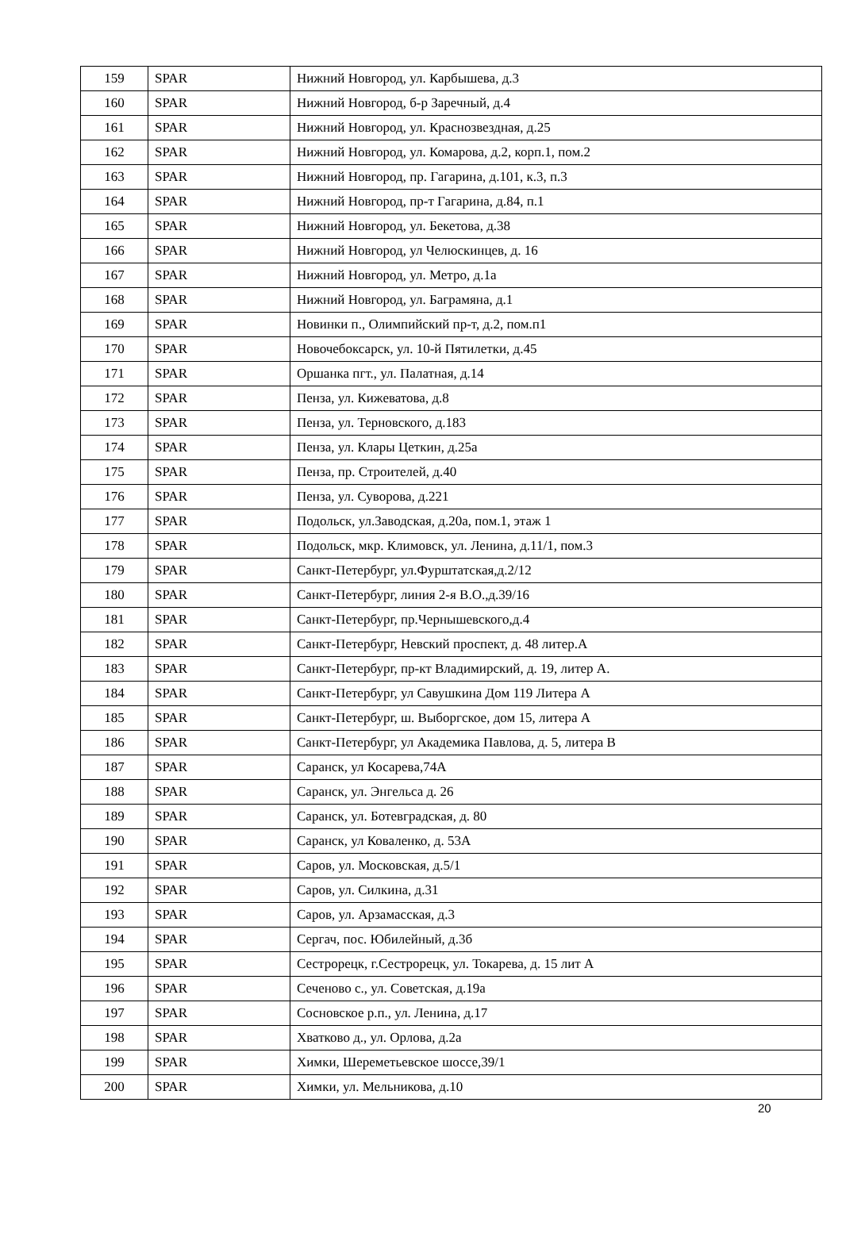| 159 | SPAR | Нижний Новгород, ул. Карбышева, д.3 |
| 160 | SPAR | Нижний Новгород, б-р Заречный, д.4 |
| 161 | SPAR | Нижний Новгород, ул. Краснозвездная, д.25 |
| 162 | SPAR | Нижний Новгород, ул. Комарова, д.2, корп.1, пом.2 |
| 163 | SPAR | Нижний Новгород, пр. Гагарина, д.101, к.3, п.3 |
| 164 | SPAR | Нижний Новгород, пр-т Гагарина, д.84, п.1 |
| 165 | SPAR | Нижний Новгород, ул. Бекетова, д.38 |
| 166 | SPAR | Нижний Новгород, ул Челюскинцев, д. 16 |
| 167 | SPAR | Нижний Новгород, ул. Метро, д.1а |
| 168 | SPAR | Нижний Новгород, ул. Баграмяна, д.1 |
| 169 | SPAR | Новинки п., Олимпийский пр-т, д.2, пом.п1 |
| 170 | SPAR | Новочебоксарск, ул. 10-й Пятилетки, д.45 |
| 171 | SPAR | Оршанка пгт., ул. Палатная, д.14 |
| 172 | SPAR | Пенза, ул. Кижеватова, д.8 |
| 173 | SPAR | Пенза, ул. Терновского, д.183 |
| 174 | SPAR | Пенза, ул. Клары Цеткин, д.25а |
| 175 | SPAR | Пенза, пр. Строителей, д.40 |
| 176 | SPAR | Пенза, ул. Суворова, д.221 |
| 177 | SPAR | Подольск, ул.Заводская, д.20а, пом.1, этаж 1 |
| 178 | SPAR | Подольск, мкр. Климовск, ул. Ленина, д.11/1, пом.3 |
| 179 | SPAR | Санкт-Петербург, ул.Фурштатская,д.2/12 |
| 180 | SPAR | Санкт-Петербург, линия 2-я В.О.,д.39/16 |
| 181 | SPAR | Санкт-Петербург, пр.Чернышевского,д.4 |
| 182 | SPAR | Санкт-Петербург, Невский проспект, д. 48 литер.А |
| 183 | SPAR | Санкт-Петербург, пр-кт Владимирский, д. 19, литер А. |
| 184 | SPAR | Санкт-Петербург, ул Савушкина Дом 119 Литера А |
| 185 | SPAR | Санкт-Петербург, ш. Выборгское, дом 15, литера А |
| 186 | SPAR | Санкт-Петербург, ул Академика Павлова, д. 5, литера В |
| 187 | SPAR | Саранск, ул Косарева,74А |
| 188 | SPAR | Саранск, ул. Энгельса д. 26 |
| 189 | SPAR | Саранск, ул. Ботевградская, д. 80 |
| 190 | SPAR | Саранск, ул Коваленко, д. 53А |
| 191 | SPAR | Саров, ул. Московская, д.5/1 |
| 192 | SPAR | Саров, ул. Силкина, д.31 |
| 193 | SPAR | Саров, ул. Арзамасская, д.3 |
| 194 | SPAR | Сергач, пос. Юбилейный, д.3б |
| 195 | SPAR | Сестрорецк, г.Сестрорецк, ул. Токарева, д. 15 лит А |
| 196 | SPAR | Сеченово с., ул. Советская, д.19а |
| 197 | SPAR | Сосновское р.п., ул. Ленина, д.17 |
| 198 | SPAR | Хватково д., ул. Орлова, д.2а |
| 199 | SPAR | Химки, Шереметьевское шоссе,39/1 |
| 200 | SPAR | Химки, ул. Мельникова, д.10 |
20